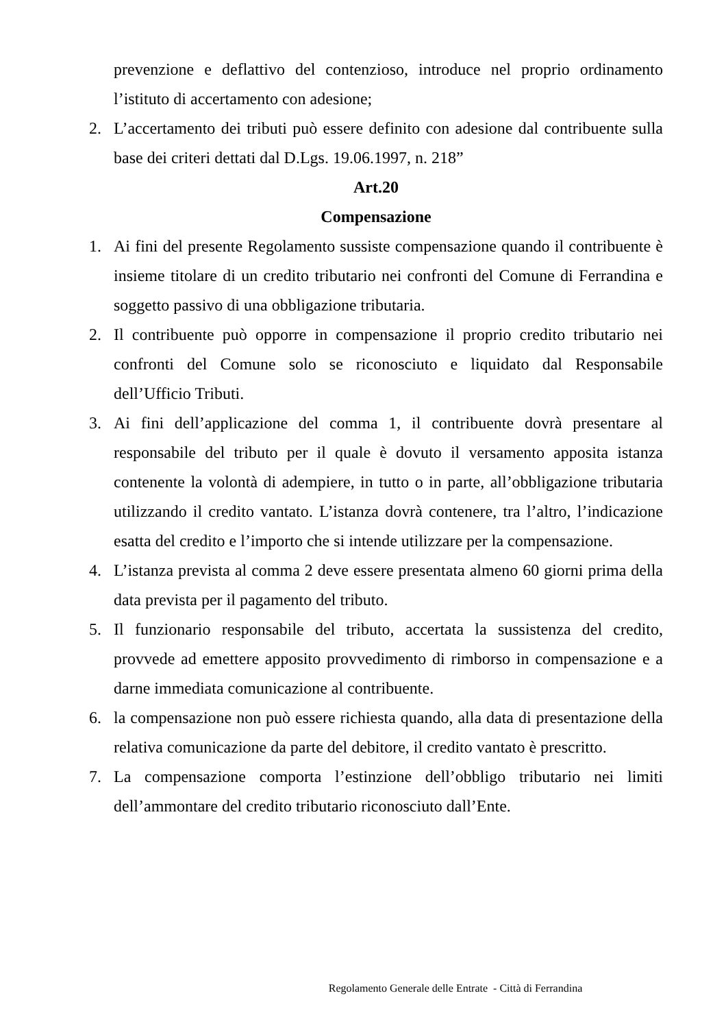prevenzione e deflattivo del contenzioso, introduce nel proprio ordinamento l’istituto di accertamento con adesione;
2. L’accertamento dei tributi può essere definito con adesione dal contribuente sulla base dei criteri dettati dal D.Lgs. 19.06.1997, n. 218”
Art.20
Compensazione
1. Ai fini del presente Regolamento sussiste compensazione quando il contribuente è insieme titolare di un credito tributario nei confronti del Comune di Ferrandina e soggetto passivo di una obbligazione tributaria.
2. Il contribuente può opporre in compensazione il proprio credito tributario nei confronti del Comune solo se riconosciuto e liquidato dal Responsabile dell’Ufficio Tributi.
3. Ai fini dell’applicazione del comma 1, il contribuente dovrà presentare al responsabile del tributo per il quale è dovuto il versamento apposita istanza contenente la volontà di adempiere, in tutto o in parte, all’obbligazione tributaria utilizzando il credito vantato. L’istanza dovrà contenere, tra l’altro, l’indicazione esatta del credito e l’importo che si intende utilizzare per la compensazione.
4. L’istanza prevista al comma 2 deve essere presentata almeno 60 giorni prima della data prevista per il pagamento del tributo.
5. Il funzionario responsabile del tributo, accertata la sussistenza del credito, provvede ad emettere apposito provvedimento di rimborso in compensazione e a darne immediata comunicazione al contribuente.
6. la compensazione non può essere richiesta quando, alla data di presentazione della relativa comunicazione da parte del debitore, il credito vantato è prescritto.
7. La compensazione comporta l’estinzione dell’obbligo tributario nei limiti dell’ammontare del credito tributario riconosciuto dall’Ente.
Regolamento Generale delle Entrate - Città di Ferrandina